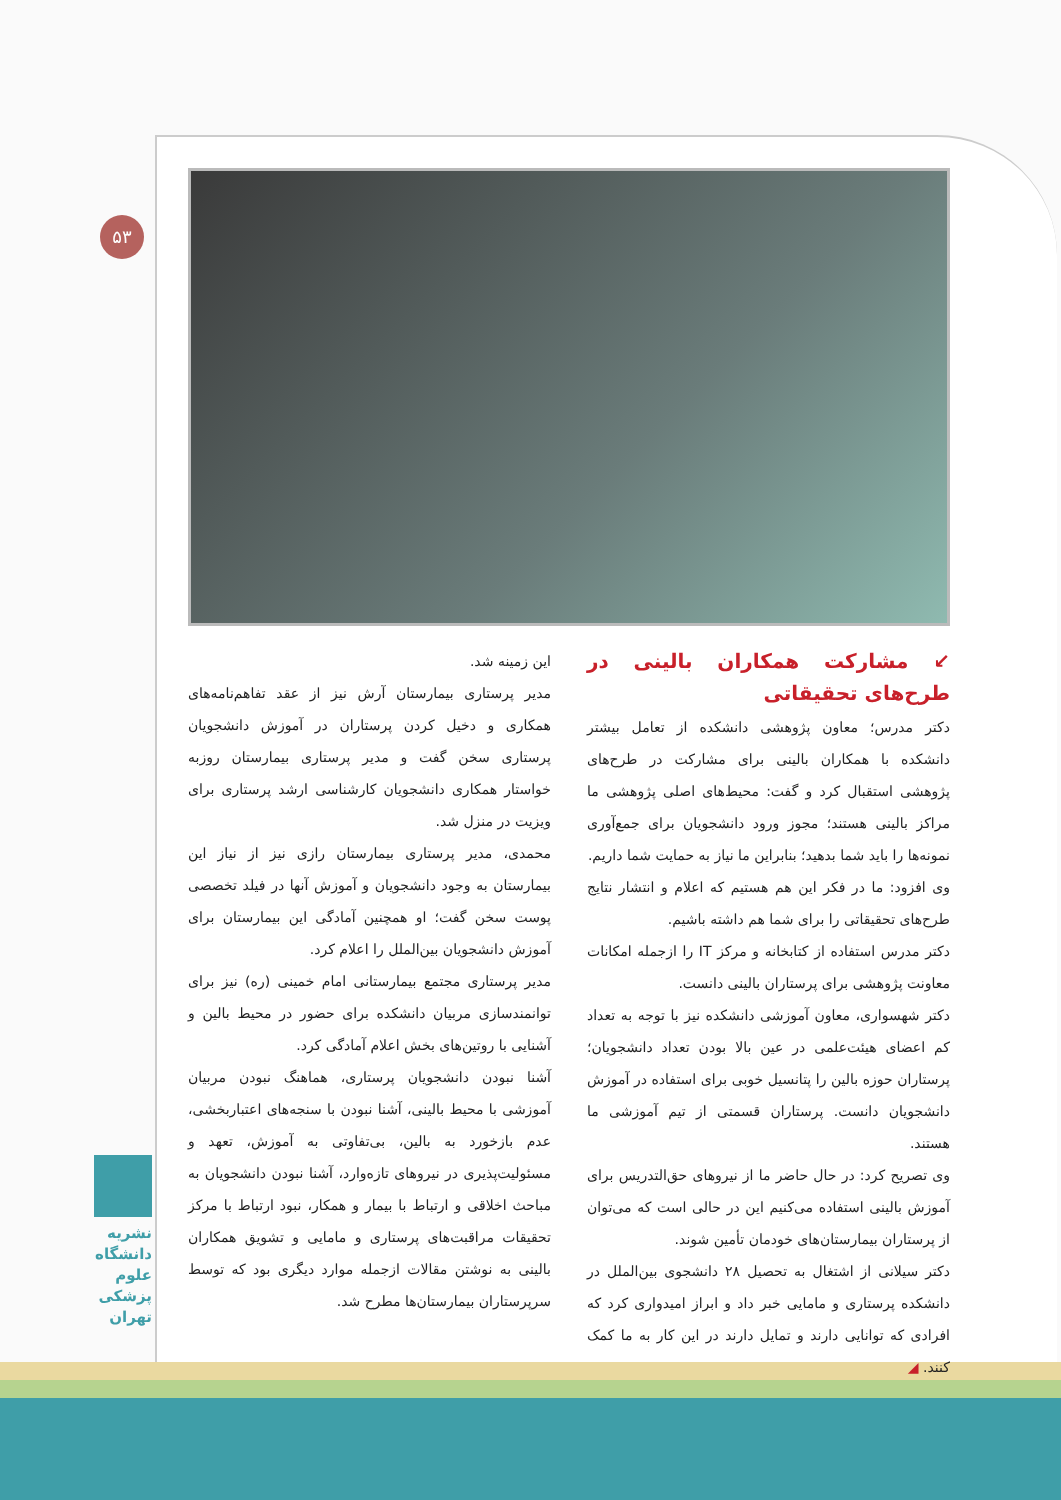۵۳
این زمینه شد.
مدیر پرستاری بیمارستان آرش نیز از عقد تفاهم‌نامه‌های همکاری و دخیل کردن پرستاران در آموزش دانشجویان پرستاری سخن گفت و مدیر پرستاری بیمارستان روزبه خواستار همکاری دانشجویان کارشناسی ارشد پرستاری برای ویزیت در منزل شد.
محمدی، مدیر پرستاری بیمارستان رازی نیز از نیاز این بیمارستان به وجود دانشجویان و آموزش آنها در فیلد تخصصی پوست سخن گفت؛ او همچنین آمادگی این بیمارستان برای آموزش دانشجویان بین‌الملل را اعلام کرد.
مدیر پرستاری مجتمع بیمارستانی امام خمینی (ره) نیز برای توانمندسازی مربیان دانشکده برای حضور در محیط بالین و آشنایی با روتین‌های بخش اعلام آمادگی کرد.
آشنا نبودن دانشجویان پرستاری، هماهنگ نبودن مربیان آموزشی با محیط بالینی، آشنا نبودن با سنجه‌های اعتباربخشی، عدم بازخورد به بالین، بی‌تفاوتی به آموزش، تعهد و مسئولیت‌پذیری در نیروهای تازه‌وارد، آشنا نبودن دانشجویان به مباحث اخلاقی و ارتباط با بیمار و همکار، نبود ارتباط با مرکز تحقیقات مراقبت‌های پرستاری و مامایی و تشویق همکاران بالینی به نوشتن مقالات ازجمله موارد دیگری بود که توسط سرپرستاران بیمارستان‌ها مطرح شد.
↙ مشارکت همکاران بالینی در طرح‌های تحقیقاتی
دکتر مدرس؛ معاون پژوهشی دانشکده از تعامل بیشتر دانشکده با همکاران بالینی برای مشارکت در طرح‌های پژوهشی استقبال کرد و گفت: محیط‌های اصلی پژوهشی ما مراکز بالینی هستند؛ مجوز ورود دانشجویان برای جمع‌آوری نمونه‌ها را باید شما بدهید؛ بنابراین ما نیاز به حمایت شما داریم.
وی افزود: ما در فکر این هم هستیم که اعلام و انتشار نتایج طرح‌های تحقیقاتی را برای شما هم داشته باشیم.
دکتر مدرس استفاده از کتابخانه و مرکز IT را ازجمله امکانات معاونت پژوهشی برای پرستاران بالینی دانست.
دکتر شهسواری، معاون آموزشی دانشکده نیز با توجه به تعداد کم اعضای هیئت‌علمی در عین بالا بودن تعداد دانشجویان؛ پرستاران حوزه بالین را پتانسیل خوبی برای استفاده در آموزش دانشجویان دانست. پرستاران قسمتی از تیم آموزشی ما هستند.
وی تصریح کرد: در حال حاضر ما از نیروهای حق‌التدریس برای آموزش بالینی استفاده می‌کنیم این در حالی است که می‌توان از پرستاران بیمارستان‌های خودمان تأمین شوند.
دکتر سیلانی از اشتغال به تحصیل ۲۸ دانشجوی بین‌الملل در دانشکده پرستاری و مامایی خبر داد و ابراز امیدواری کرد که افرادی که توانایی دارند و تمایل دارند در این کار به ما کمک کنند. ◢
نشریه
دانشگاه
علوم
پزشکی
تهران